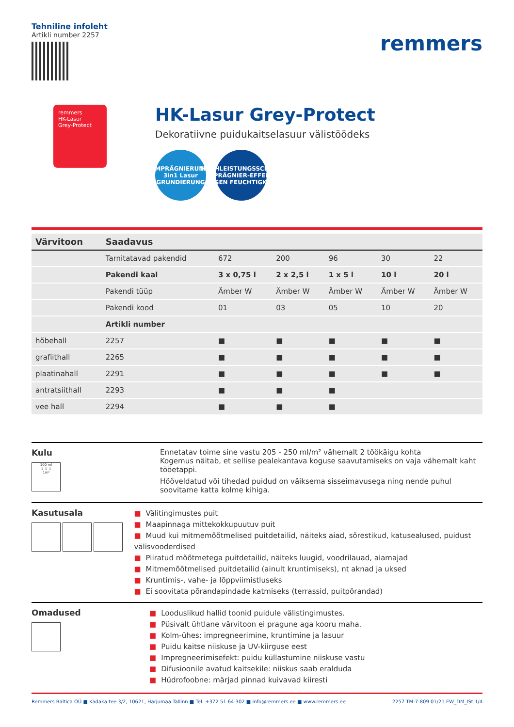Tehniline infoleht
Artikli number 2257
remmers
remmers
HK-Lasur
Grey-Protect
HK-Lasur Grey-Protect
Dekoratiivne puidukaitselasuur välistöödeks
IMPRÄGNIERUNG
3in1 Lasur
GRUNDIERUNG
HOCHLEISTUNGSSCHUTZ
IMPRÄGNIER-EFFEKT!
GEGEN FEUCHTIGKEIT
| Värvitoon | Saadavus | | | | | |
| --- | --- | --- | --- | --- | --- | --- |
| | Tarnitatavad pakendid | 672 | 200 | 96 | 30 | 22 |
| | Pakendi kaal | 3 x 0,75 l | 2 x 2,5 l | 1 x 5 l | 10 l | 20 l |
| | Pakendi tüüp | Ämber W | Ämber W | Ämber W | Ämber W | Ämber W |
| | Pakendi kood | 01 | 03 | 05 | 10 | 20 |
| | Artikli number | | | | | |
| hõbehall | 2257 | ■ | ■ | ■ | ■ | ■ |
| grafiithall | 2265 | ■ | ■ | ■ | ■ | ■ |
| plaatinahall | 2291 | ■ | ■ | ■ | ■ | ■ |
| antratsiithall | 2293 | ■ | ■ | ■ | | |
| vee hall | 2294 | ■ | ■ | ■ | | |
Kulu
100 ml
↓ ↓ ↓
1m²
Ennetatav toime sine vastu 205 - 250 ml/m² vähemalt 2 töökäigu kohta
Kogemus näitab, et sellise pealekantava koguse saavutamiseks on vaja vähemalt kaht tööetappi.
Hööveldatud või tihedad puidud on väiksema sisseimavusega ning nende puhul soovitame katta kolme kihiga.
Kasutusala
■ Välitingimustes puit
■ Maapinnaga mittekokkupuutuv puit
■ Muud kui mitmemõõtmelised puitdetailid, näiteks aiad, sõrestikud, katusealused, puidust välisvooderdised
■ Piiratud mõõtmetega puitdetailid, näiteks luugid, voodrilauad, aiamajad
■ Mitmemõõtmelised puitdetailid (ainult kruntimiseks), nt aknad ja uksed
■ Kruntimis-, vahe- ja lõppviimistluseks
■ Ei soovitata põrandapindade katmiseks (terrassid, puitpõrandad)
Omadused
■ Looduslikud hallid toonid puidule välistingimustes.
■ Püsivalt ühtlane värvitoon ei pragune aga kooru maha.
■ Kolm-ühes: impregneerimine, kruntimine ja lasuur
■ Puidu kaitse niiskuse ja UV-kiirguse eest
■ Impregneerimisefekt: puidu küllastumine niiskuse vastu
■ Difusioonile avatud kaitsekile: niiskus saab eralduda
■ Hüdrofoobne: märjad pinnad kuivavad kiiresti
Remmers Baltica OÜ ■ Kadaka tee 3/2, 10621, Harjumaa Tallinn ■ Tel. +372 51 64 302 ■ info@remmers.ee ■ www.remmers.ee
2257 TM-7-809 01/21 EW_DM_ISt 1/4